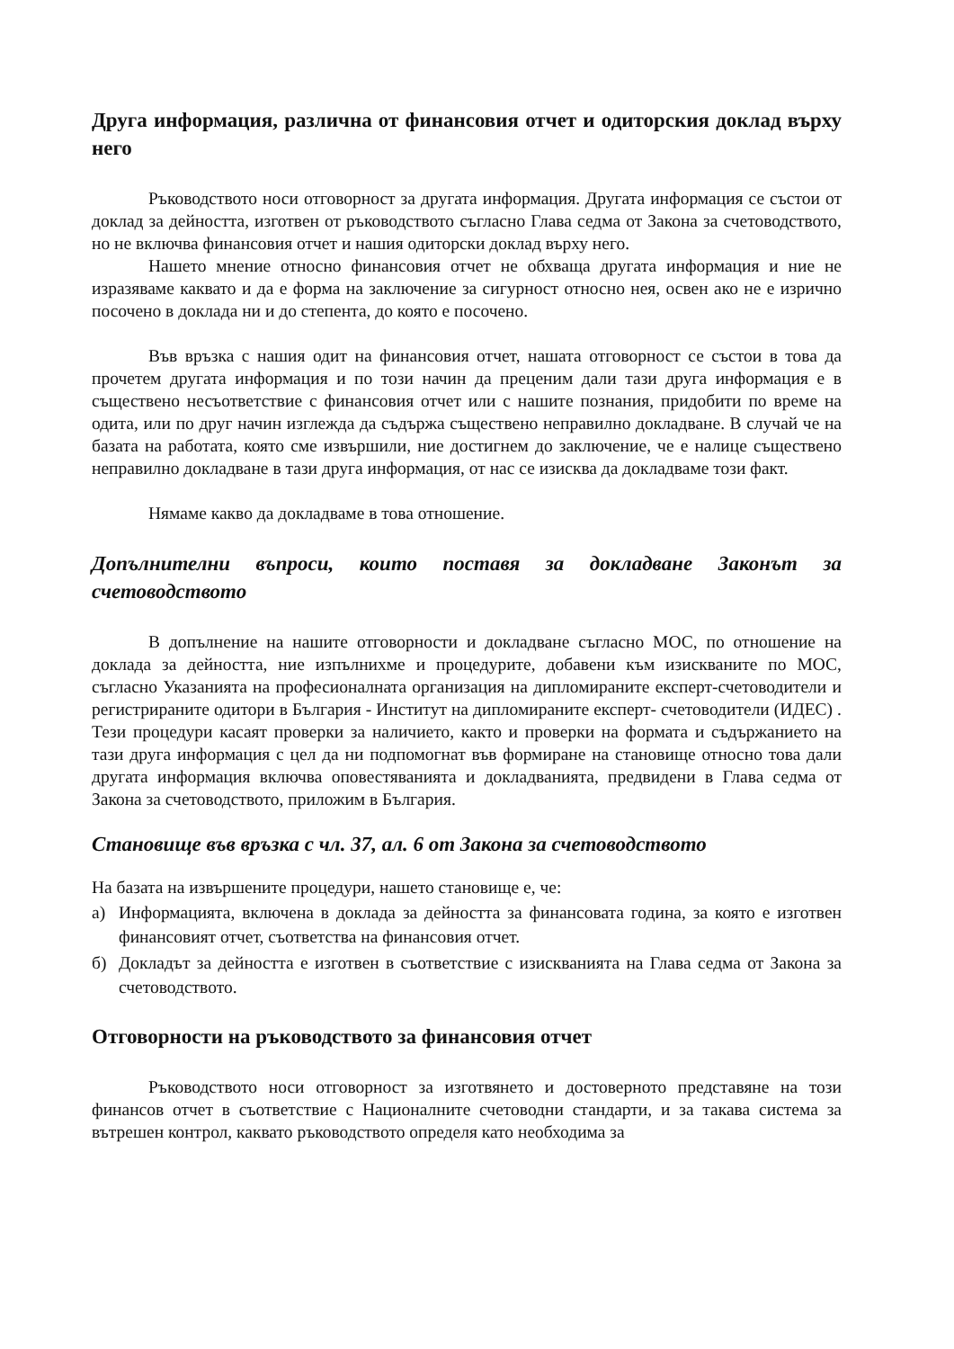Друга информация, различна от финансовия отчет и одиторския доклад върху него
Ръководството носи отговорност за другата информация. Другата информация се състои от доклад за дейността, изготвен от ръководството съгласно Глава седма от Закона за счетоводството, но не включва финансовия отчет и нашия одиторски доклад върху него.
Нашето мнение относно финансовия отчет не обхваща другата информация и ние не изразяваме каквато и да е форма на заключение за сигурност относно нея, освен ако не е изрично посочено в доклада ни и до степента, до която е посочено.
Във връзка с нашия одит на финансовия отчет, нашата отговорност се състои в това да прочетем другата информация и по този начин да преценим дали тази друга информация е в съществено несъответствие с финансовия отчет или с нашите познания, придобити по време на одита, или по друг начин изглежда да съдържа съществено неправилно докладване. В случай че на базата на работата, която сме извършили, ние достигнем до заключение, че е налице съществено неправилно докладване в тази друга информация, от нас се изисква да докладваме този факт.
Нямаме какво да докладваме в това отношение.
Допълнителни въпроси, които поставя за докладване Законът за счетоводството
В допълнение на нашите отговорности и докладване съгласно МОС, по отношение на доклада за дейността, ние изпълнихме и процедурите, добавени към изискваните по МОС, съгласно Указанията на професионалната организация на дипломираните експерт-счетоводители и регистрираните одитори в България - Институт на дипломираните експерт- счетоводители (ИДЕС) . Тези процедури касаят проверки за наличието, както и проверки на формата и съдържанието на тази друга информация с цел да ни подпомогнат във формиране на становище относно това дали другата информация включва оповестяванията и докладванията, предвидени в Глава седма от Закона за счетоводството, приложим в България.
Становище във връзка с чл. 37, ал. 6 от Закона за счетоводството
На базата на извършените процедури, нашето становище е, че:
а) Информацията, включена в доклада за дейността за финансовата година, за която е изготвен финансовият отчет, съответства на финансовия отчет.
б) Докладът за дейността е изготвен в съответствие с изискванията на Глава седма от Закона за счетоводството.
Отговорности на ръководството за финансовия отчет
Ръководството носи отговорност за изготвянето и достоверното представяне на този финансов отчет в съответствие с Националните счетоводни стандарти, и за такава система за вътрешен контрол, каквато ръководството определя като необходима за